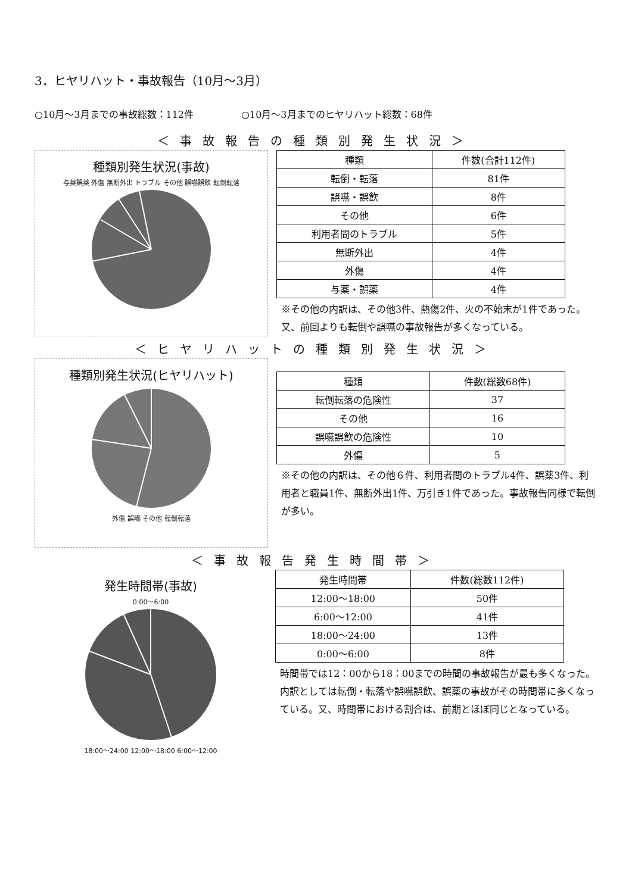3．ヒヤリハット・事故報告（10月～3月）
○10月～3月までの事故総数：112件 ○10月～3月までのヒヤリハット総数：68件
＜事故報告の種類別発生状況＞
種類別発生状況(事故)
与薬誤薬 外傷 無断外出 トラブル その他 誤嚥誤飲 転倒転落
| 種類 | 件数(合計112件) |
| --- | --- |
| 転倒・転落 | 81件 |
| 誤嚥・誤飲 | 8件 |
| その他 | 6件 |
| 利用者間のトラブル | 5件 |
| 無断外出 | 4件 |
| 外傷 | 4件 |
| 与薬・誤薬 | 4件 |
※その他の内訳は、その他3件、熱傷2件、火の不始末が1件であった。又、前回よりも転倒や誤嚥の事故報告が多くなっている。
＜ヒヤリハットの種類別発生状況＞
種類別発生状況(ヒヤリハット)
外傷 誤嚥 その他 転倒転落
| 種類 | 件数(総数68件) |
| --- | --- |
| 転倒転落の危険性 | 37 |
| その他 | 16 |
| 誤嚥誤飲の危険性 | 10 |
| 外傷 | 5 |
※その他の内訳は、その他６件、利用者間のトラブル4件、誤薬3件、利用者と職員1件、無断外出1件、万引き1件であった。事故報告同様で転倒が多い。
＜事故報告発生時間帯＞
発生時間帯(事故)
0:00～6:00
18:00～24:00 12:00～18:00 6:00～12:00
| 発生時間帯 | 件数(総数112件) |
| --- | --- |
| 12:00～18:00 | 50件 |
| 6:00～12:00 | 41件 |
| 18:00～24:00 | 13件 |
| 0:00～6:00 | 8件 |
時間帯では12：00から18：00までの時間の事故報告が最も多くなった。内訳としては転倒・転落や誤嚥誤飲、誤薬の事故がその時間帯に多くなっている。又、時間帯における割合は、前期とほぼ同じとなっている。